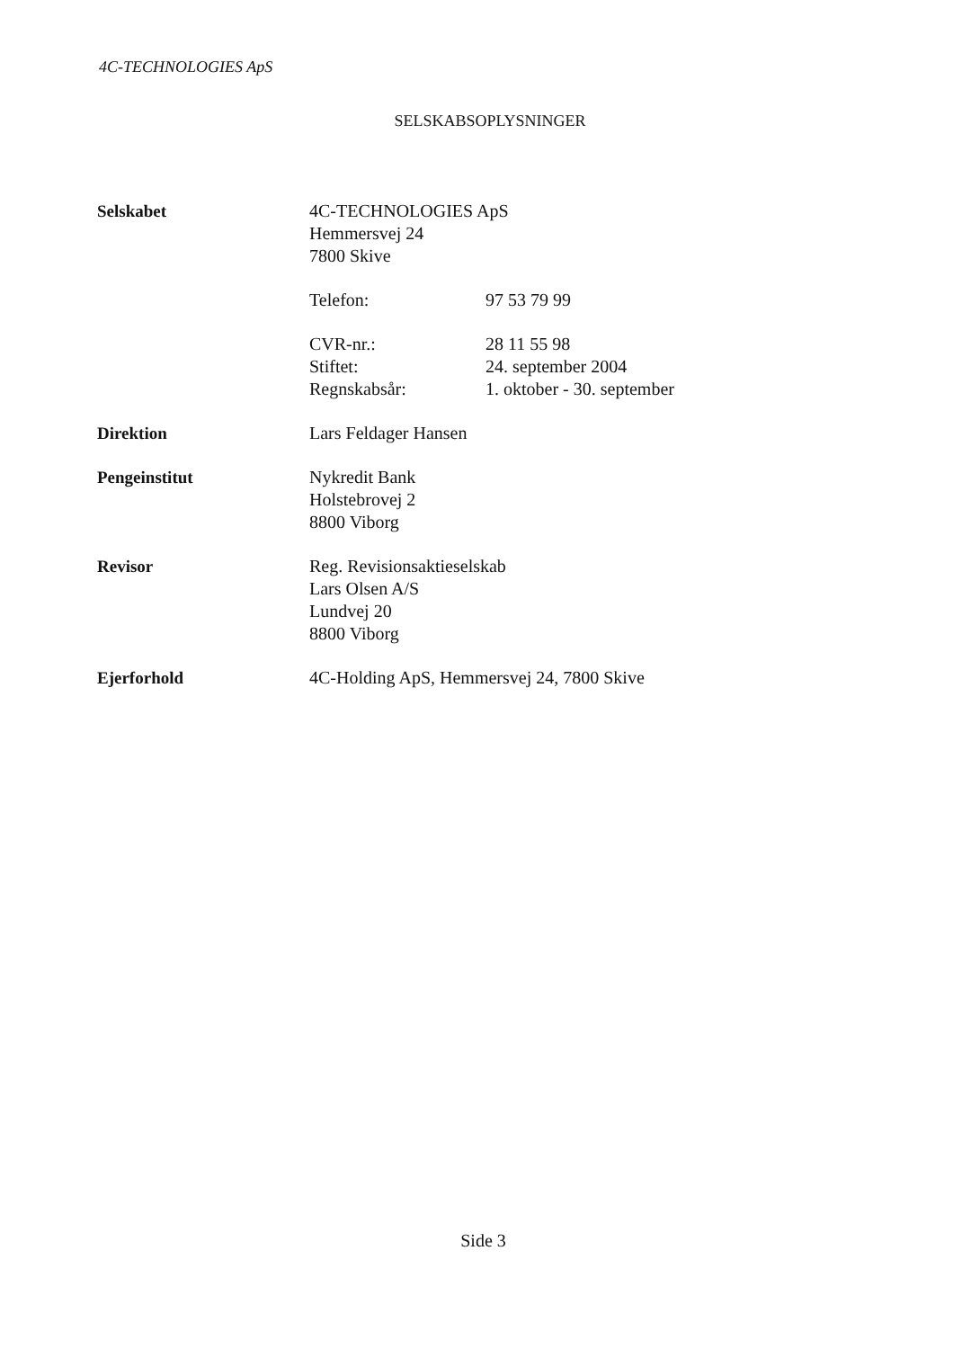4C-TECHNOLOGIES ApS
SELSKABSOPLYSNINGER
Selskabet 4C-TECHNOLOGIES ApS
Hemmersvej 24
7800 Skive
Telefon: 97 53 79 99
CVR-nr.:
Stiftet:
Regnskabsår:
28 11 55 98
24. september 2004
1. oktober - 30. september
Direktion Lars Feldager Hansen
Pengeinstitut Nykredit Bank
Holstebrovej 2
8800 Viborg
Revisor Reg. Revisionsaktieselskab
Lars Olsen A/S
Lundvej 20
8800 Viborg
Ejerforhold 4C-Holding ApS, Hemmersvej 24, 7800 Skive
Side 3